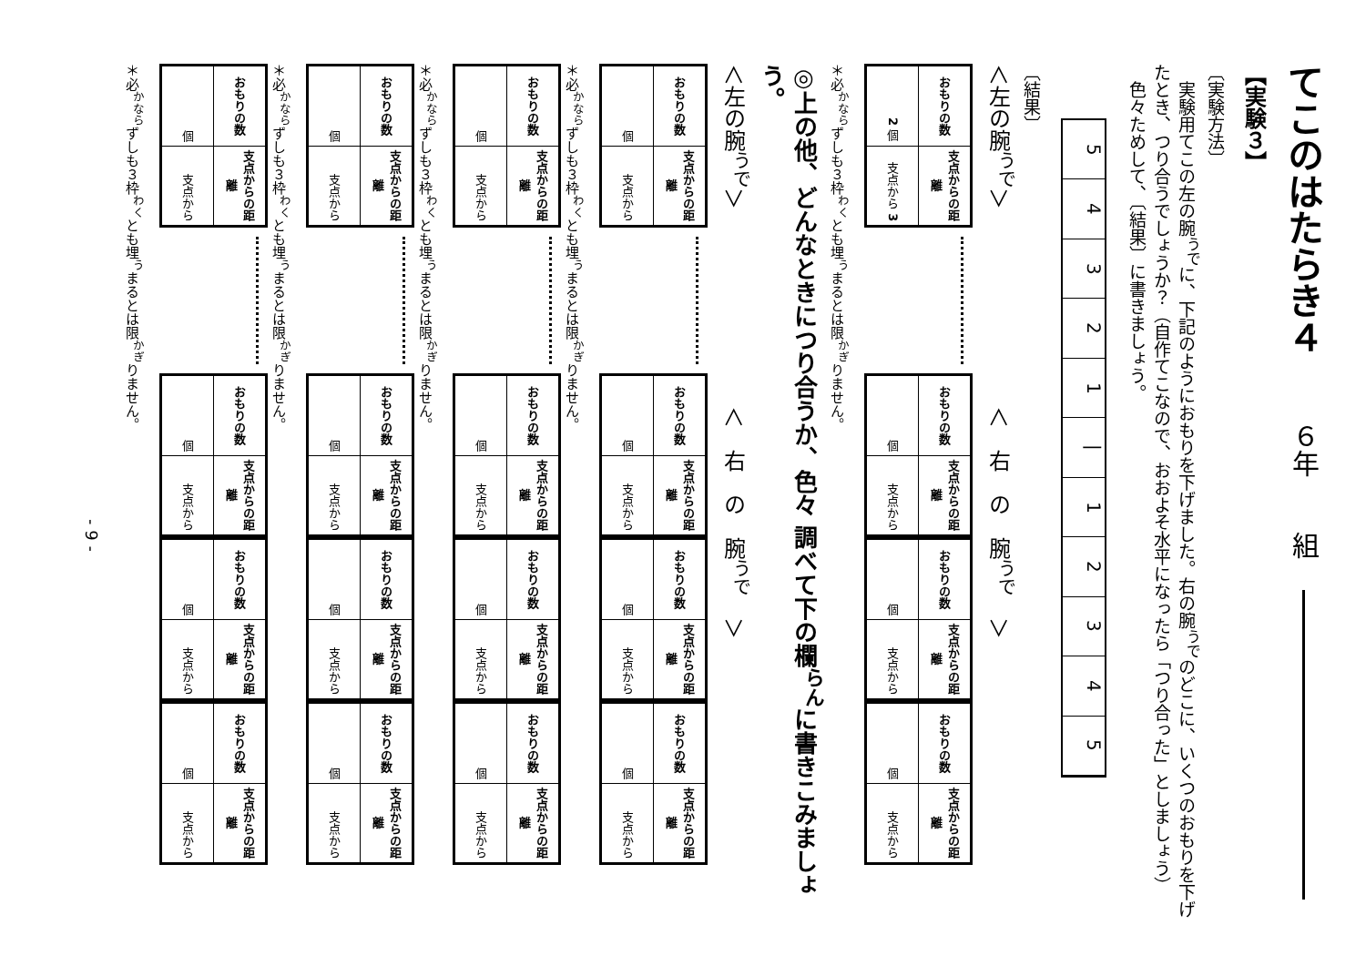てこのはたらき４ ６年　　組
【実験３】
〔実験方法〕
　実験用てこの左の腕<sup>うで</sup>に、下記のようにおもりを下げました。右の腕<sup>うで</sup>のどこに、いくつのおもりを下げたとき、つり合うでしょうか？（自作てこなので、おおよそ水平になったら「つり合った」としましょう）
　色々ためして、〔結果〕に書きましょう。
5
4
3
2
1
|
1
2
3
4
5
〔結果〕
＜左の腕<sup>うで</sup>＞　　　　　　　　　＜　右　の　腕<sup>うで</sup>　＞
| おもりの数 | 支点からの距離 |
| --- | --- |
| 2 個 | 支点から 3 |
| おもりの数 | 支点からの距離 |
| --- | --- |
| 個 | 支点から |
| おもりの数 | 支点からの距離 |
| --- | --- |
| 個 | 支点から |
| おもりの数 | 支点からの距離 |
| --- | --- |
| 個 | 支点から |
＊必<sup>かなら</sup>ずしも３枠<sup>わく</sup>とも埋<sup>う</sup>まるとは限<sup>かぎ</sup>りません。
◎上の他、どんなときにつり合うか、色々 調べて下の欄<sup>らん</sup>に書きこみましょう。
＜左の腕<sup>うで</sup>＞　　　　　　　　　＜　右　の　腕<sup>うで</sup>　＞
| おもりの数 | 支点からの距離 |
| --- | --- |
| 個 | 支点から |
| おもりの数 | 支点からの距離 |
| --- | --- |
| 個 | 支点から |
| おもりの数 | 支点からの距離 |
| --- | --- |
| 個 | 支点から |
| おもりの数 | 支点からの距離 |
| --- | --- |
| 個 | 支点から |
＊必<sup>かなら</sup>ずしも３枠<sup>わく</sup>とも埋<sup>う</sup>まるとは限<sup>かぎ</sup>りません。
| おもりの数 | 支点からの距離 |
| --- | --- |
| 個 | 支点から |
| おもりの数 | 支点からの距離 |
| --- | --- |
| 個 | 支点から |
| おもりの数 | 支点からの距離 |
| --- | --- |
| 個 | 支点から |
| おもりの数 | 支点からの距離 |
| --- | --- |
| 個 | 支点から |
＊必<sup>かなら</sup>ずしも３枠<sup>わく</sup>とも埋<sup>う</sup>まるとは限<sup>かぎ</sup>りません。
| おもりの数 | 支点からの距離 |
| --- | --- |
| 個 | 支点から |
| おもりの数 | 支点からの距離 |
| --- | --- |
| 個 | 支点から |
| おもりの数 | 支点からの距離 |
| --- | --- |
| 個 | 支点から |
| おもりの数 | 支点からの距離 |
| --- | --- |
| 個 | 支点から |
＊必<sup>かなら</sup>ずしも３枠<sup>わく</sup>とも埋<sup>う</sup>まるとは限<sup>かぎ</sup>りません。
| おもりの数 | 支点からの距離 |
| --- | --- |
| 個 | 支点から |
| おもりの数 | 支点からの距離 |
| --- | --- |
| 個 | 支点から |
| おもりの数 | 支点からの距離 |
| --- | --- |
| 個 | 支点から |
| おもりの数 | 支点からの距離 |
| --- | --- |
| 個 | 支点から |
＊必<sup>かなら</sup>ずしも３枠<sup>わく</sup>とも埋<sup>う</sup>まるとは限<sup>かぎ</sup>りません。
- 9 -